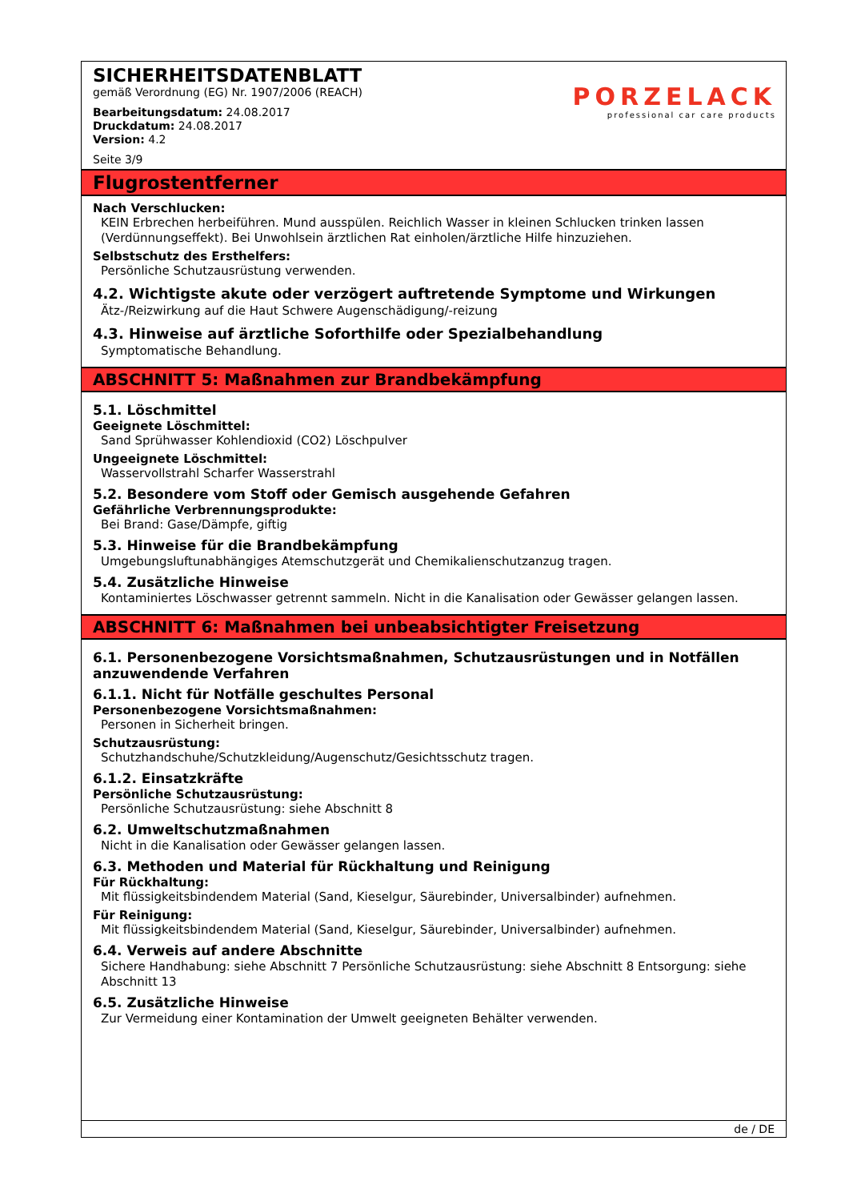SICHERHEITSDATENBLATT
gemäß Verordnung (EG) Nr. 1907/2006 (REACH)
Bearbeitungsdatum: 24.08.2017
Druckdatum: 24.08.2017
Version: 4.2
Seite 3/9
PORZELACK
professional car care products
Flugrostentferner
Nach Verschlucken:
KEIN Erbrechen herbeiführen. Mund ausspülen. Reichlich Wasser in kleinen Schlucken trinken lassen (Verdünnungseffekt). Bei Unwohlsein ärztlichen Rat einholen/ärztliche Hilfe hinzuziehen.
Selbstschutz des Ersthelfers:
Persönliche Schutzausrüstung verwenden.
4.2. Wichtigste akute oder verzögert auftretende Symptome und Wirkungen
Ätz-/Reizwirkung auf die Haut Schwere Augenschädigung/-reizung
4.3. Hinweise auf ärztliche Soforthilfe oder Spezialbehandlung
Symptomatische Behandlung.
ABSCHNITT 5: Maßnahmen zur Brandbekämpfung
5.1. Löschmittel
Geeignete Löschmittel:
Sand Sprühwasser Kohlendioxid (CO2) Löschpulver
Ungeeignete Löschmittel:
Wasservollstrahl Scharfer Wasserstrahl
5.2. Besondere vom Stoff oder Gemisch ausgehende Gefahren
Gefährliche Verbrennungsprodukte:
Bei Brand: Gase/Dämpfe, giftig
5.3. Hinweise für die Brandbekämpfung
Umgebungsluftunabhängiges Atemschutzgerät und Chemikalienschutzanzug tragen.
5.4. Zusätzliche Hinweise
Kontaminiertes Löschwasser getrennt sammeln. Nicht in die Kanalisation oder Gewässer gelangen lassen.
ABSCHNITT 6: Maßnahmen bei unbeabsichtigter Freisetzung
6.1. Personenbezogene Vorsichtsmaßnahmen, Schutzausrüstungen und in Notfällen anzuwendende Verfahren
6.1.1. Nicht für Notfälle geschultes Personal
Personenbezogene Vorsichtsmaßnahmen:
Personen in Sicherheit bringen.
Schutzausrüstung:
Schutzhandschuhe/Schutzkleidung/Augenschutz/Gesichtsschutz tragen.
6.1.2. Einsatzkräfte
Persönliche Schutzausrüstung:
Persönliche Schutzausrüstung: siehe Abschnitt 8
6.2. Umweltschutzmaßnahmen
Nicht in die Kanalisation oder Gewässer gelangen lassen.
6.3. Methoden und Material für Rückhaltung und Reinigung
Für Rückhaltung:
Mit flüssigkeitsbindendem Material (Sand, Kieselgur, Säurebinder, Universalbinder) aufnehmen.
Für Reinigung:
Mit flüssigkeitsbindendem Material (Sand, Kieselgur, Säurebinder, Universalbinder) aufnehmen.
6.4. Verweis auf andere Abschnitte
Sichere Handhabung: siehe Abschnitt 7 Persönliche Schutzausrüstung: siehe Abschnitt 8 Entsorgung: siehe Abschnitt 13
6.5. Zusätzliche Hinweise
Zur Vermeidung einer Kontamination der Umwelt geeigneten Behälter verwenden.
de / DE